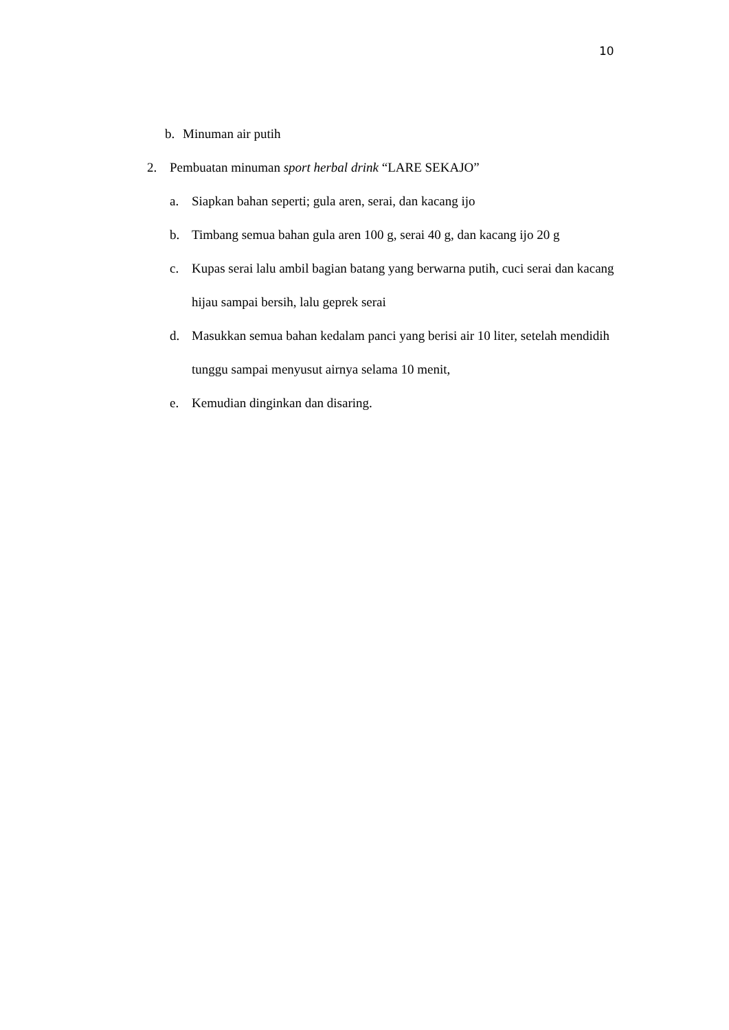10
b. Minuman air putih
2. Pembuatan minuman sport herbal drink “LARE SEKAJO”
a. Siapkan bahan seperti; gula aren, serai, dan kacang ijo
b. Timbang semua bahan gula aren 100 g, serai 40 g, dan kacang ijo 20 g
c. Kupas serai lalu ambil bagian batang yang berwarna putih, cuci serai dan kacang hijau sampai bersih, lalu geprek serai
d. Masukkan semua bahan kedalam panci yang berisi air 10 liter, setelah mendidih tunggu sampai menyusut airnya selama 10 menit,
e. Kemudian dinginkan dan disaring.